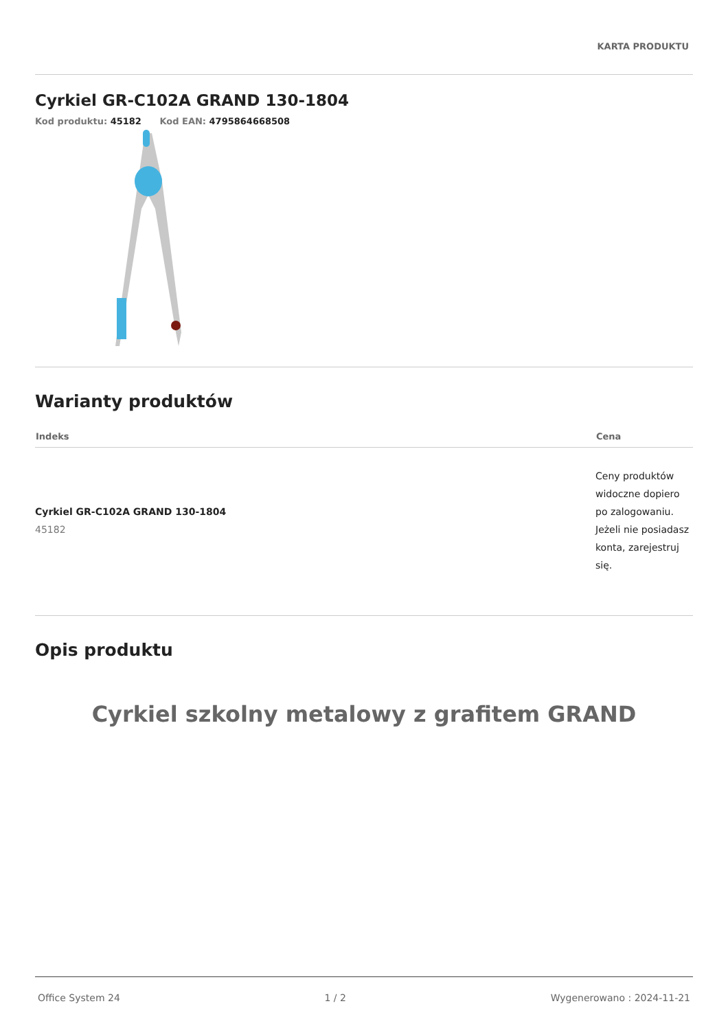KARTA PRODUKTU
Cyrkiel GR-C102A GRAND 130-1804
Kod produktu: 45182 Kod EAN: 4795864668508
Warianty produktów
| Indeks | Cena |
| --- | --- |
| Cyrkiel GR-C102A GRAND 130-1804 45182 | Ceny produktów widoczne dopiero po zalogowaniu. Jeżeli nie posiadasz konta, zarejestruj się. |
Opis produktu
Cyrkiel szkolny metalowy z grafitem GRAND
Office System 24 1 / 2 Wygenerowano : 2024-11-21